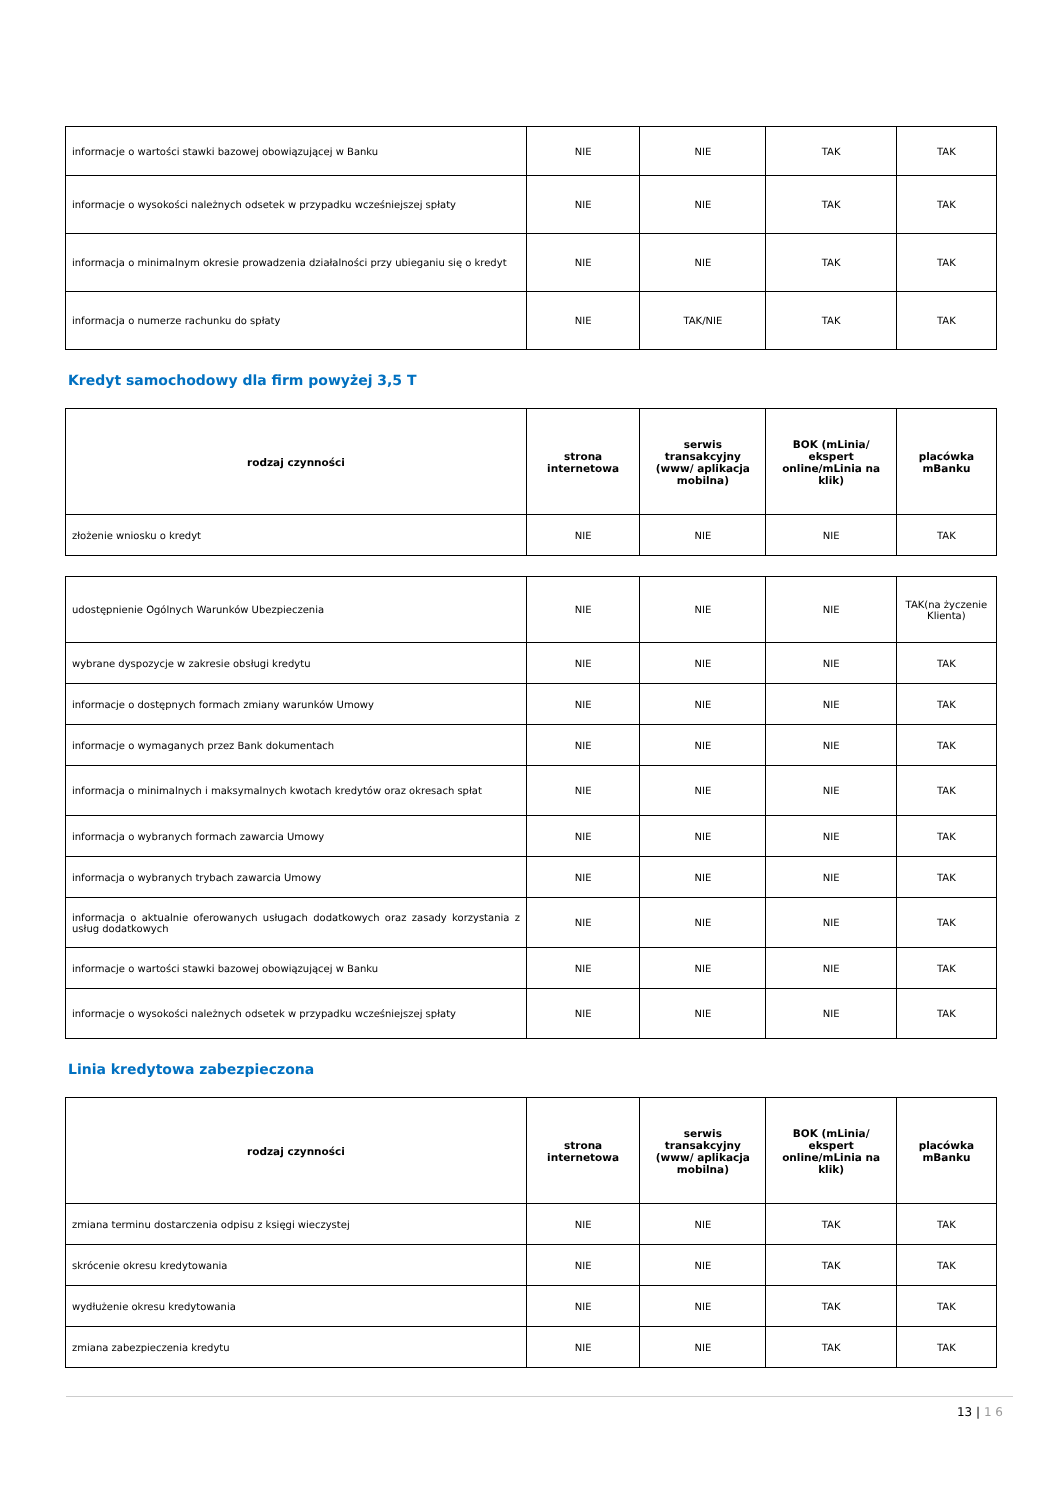| informacje o wartości stawki bazowej obowiązującej w Banku | NIE | NIE | TAK | TAK |
| informacje o wysokości należnych odsetek w przypadku wcześniejszej spłaty | NIE | NIE | TAK | TAK |
| informacja o minimalnym okresie prowadzenia działalności przy ubieganiu się o kredyt | NIE | NIE | TAK | TAK |
| informacja o numerze rachunku do spłaty | NIE | TAK/NIE | TAK | TAK |
Kredyt samochodowy dla firm powyżej 3,5 T
| rodzaj czynności | strona internetowa | serwis transakcyjny (www/ aplikacja mobilna) | BOK (mLinia/ ekspert online/mLinia na klik) | placówka mBanku |
| --- | --- | --- | --- | --- |
| złożenie wniosku o kredyt | NIE | NIE | NIE | TAK |
| udostępnienie Ogólnych Warunków Ubezpieczenia | NIE | NIE | NIE | TAK(na życzenie Klienta) |
| wybrane dyspozycje w zakresie obsługi kredytu | NIE | NIE | NIE | TAK |
| informacje o dostępnych formach zmiany warunków Umowy | NIE | NIE | NIE | TAK |
| informacje o wymaganych przez Bank dokumentach | NIE | NIE | NIE | TAK |
| informacja o minimalnych i maksymalnych kwotach kredytów oraz okresach spłat | NIE | NIE | NIE | TAK |
| informacja o wybranych formach zawarcia Umowy | NIE | NIE | NIE | TAK |
| informacja o wybranych trybach zawarcia Umowy | NIE | NIE | NIE | TAK |
| informacja o aktualnie oferowanych usługach dodatkowych oraz zasady korzystania z usług dodatkowych | NIE | NIE | NIE | TAK |
| informacje o wartości stawki bazowej obowiązującej w Banku | NIE | NIE | NIE | TAK |
| informacje o wysokości należnych odsetek w przypadku wcześniejszej spłaty | NIE | NIE | NIE | TAK |
Linia kredytowa zabezpieczona
| rodzaj czynności | strona internetowa | serwis transakcyjny (www/ aplikacja mobilna) | BOK (mLinia/ ekspert online/mLinia na klik) | placówka mBanku |
| --- | --- | --- | --- | --- |
| zmiana terminu dostarczenia odpisu z księgi wieczystej | NIE | NIE | TAK | TAK |
| skrócenie okresu kredytowania | NIE | NIE | TAK | TAK |
| wydłużenie okresu kredytowania | NIE | NIE | TAK | TAK |
| zmiana zabezpieczenia kredytu | NIE | NIE | TAK | TAK |
13 | 1 6